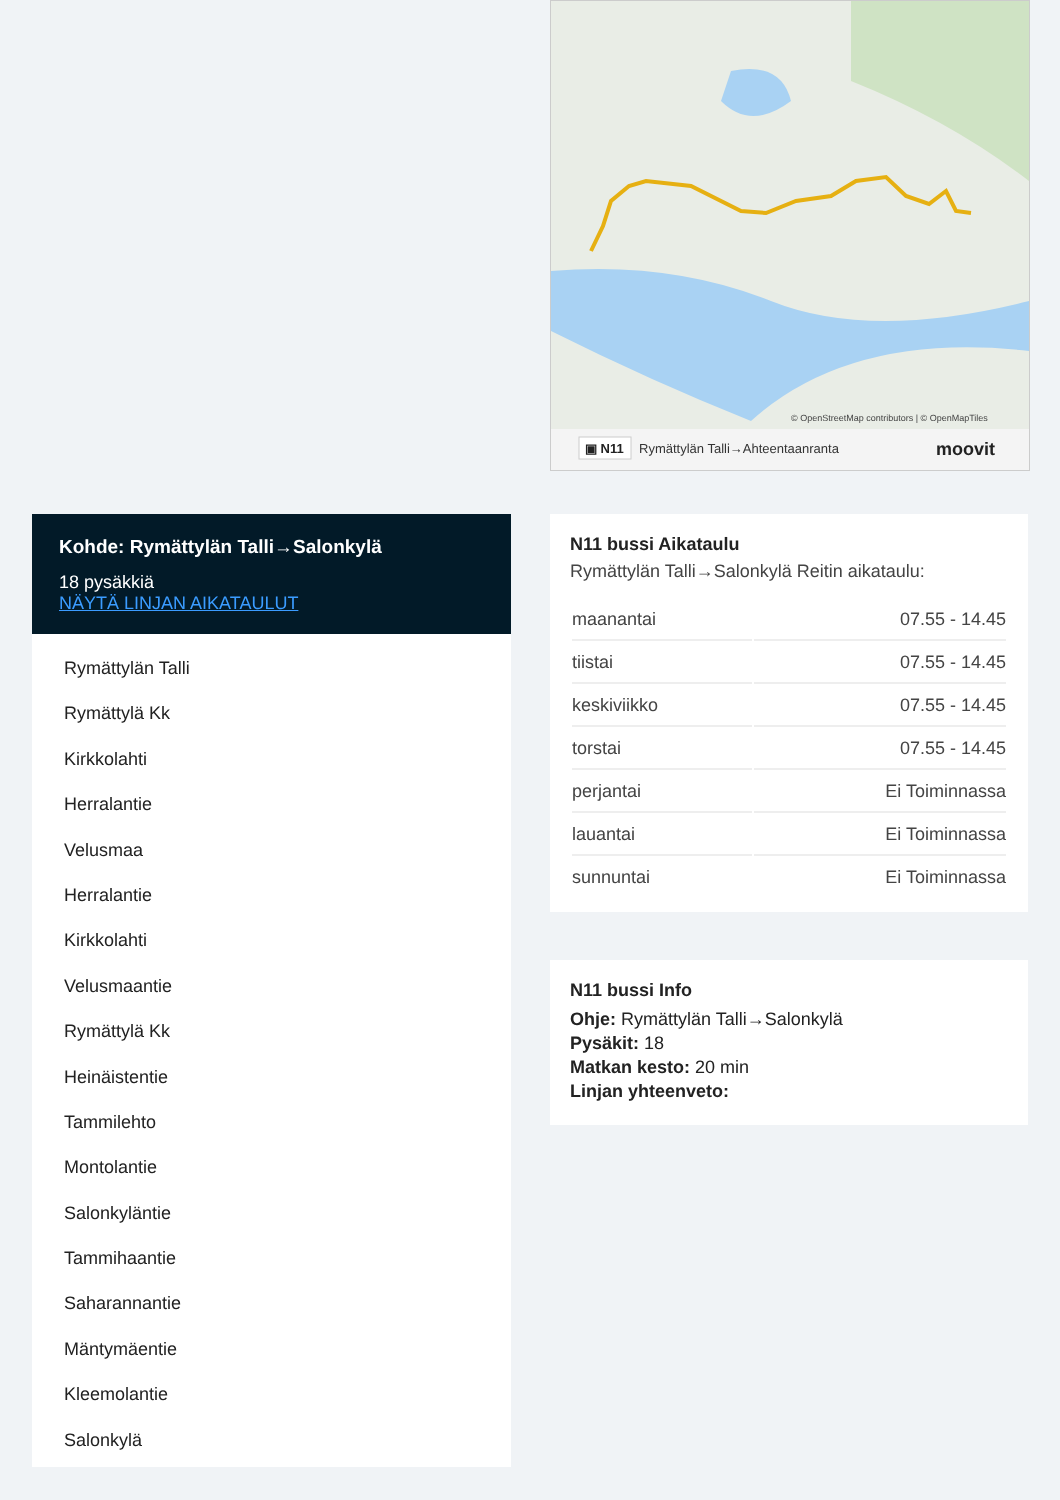© OpenStreetMap contributors | © OpenMapTiles
▣ N11
Rymättylän Talli→Ahteentaanranta
moovit
Kohde: Rymättylän Talli→Salonkylä
18 pysäkkiä
NÄYTÄ LINJAN AIKATAULUT
Rymättylän Talli
Rymättylä Kk
Kirkkolahti
Herralantie
Velusmaa
Herralantie
Kirkkolahti
Velusmaantie
Rymättylä Kk
Heinäistentie
Tammilehto
Montolantie
Salonkyläntie
Tammihaantie
Saharannantie
Mäntymäentie
Kleemolantie
Salonkylä
N11 bussi Aikataulu
Rymättylän Talli→Salonkylä Reitin aikataulu:
| maanantai | 07.55 - 14.45 |
| tiistai | 07.55 - 14.45 |
| keskiviikko | 07.55 - 14.45 |
| torstai | 07.55 - 14.45 |
| perjantai | Ei Toiminnassa |
| lauantai | Ei Toiminnassa |
| sunnuntai | Ei Toiminnassa |
N11 bussi Info
Ohje: Rymättylän Talli→Salonkylä
Pysäkit: 18
Matkan kesto: 20 min
Linjan yhteenveto: